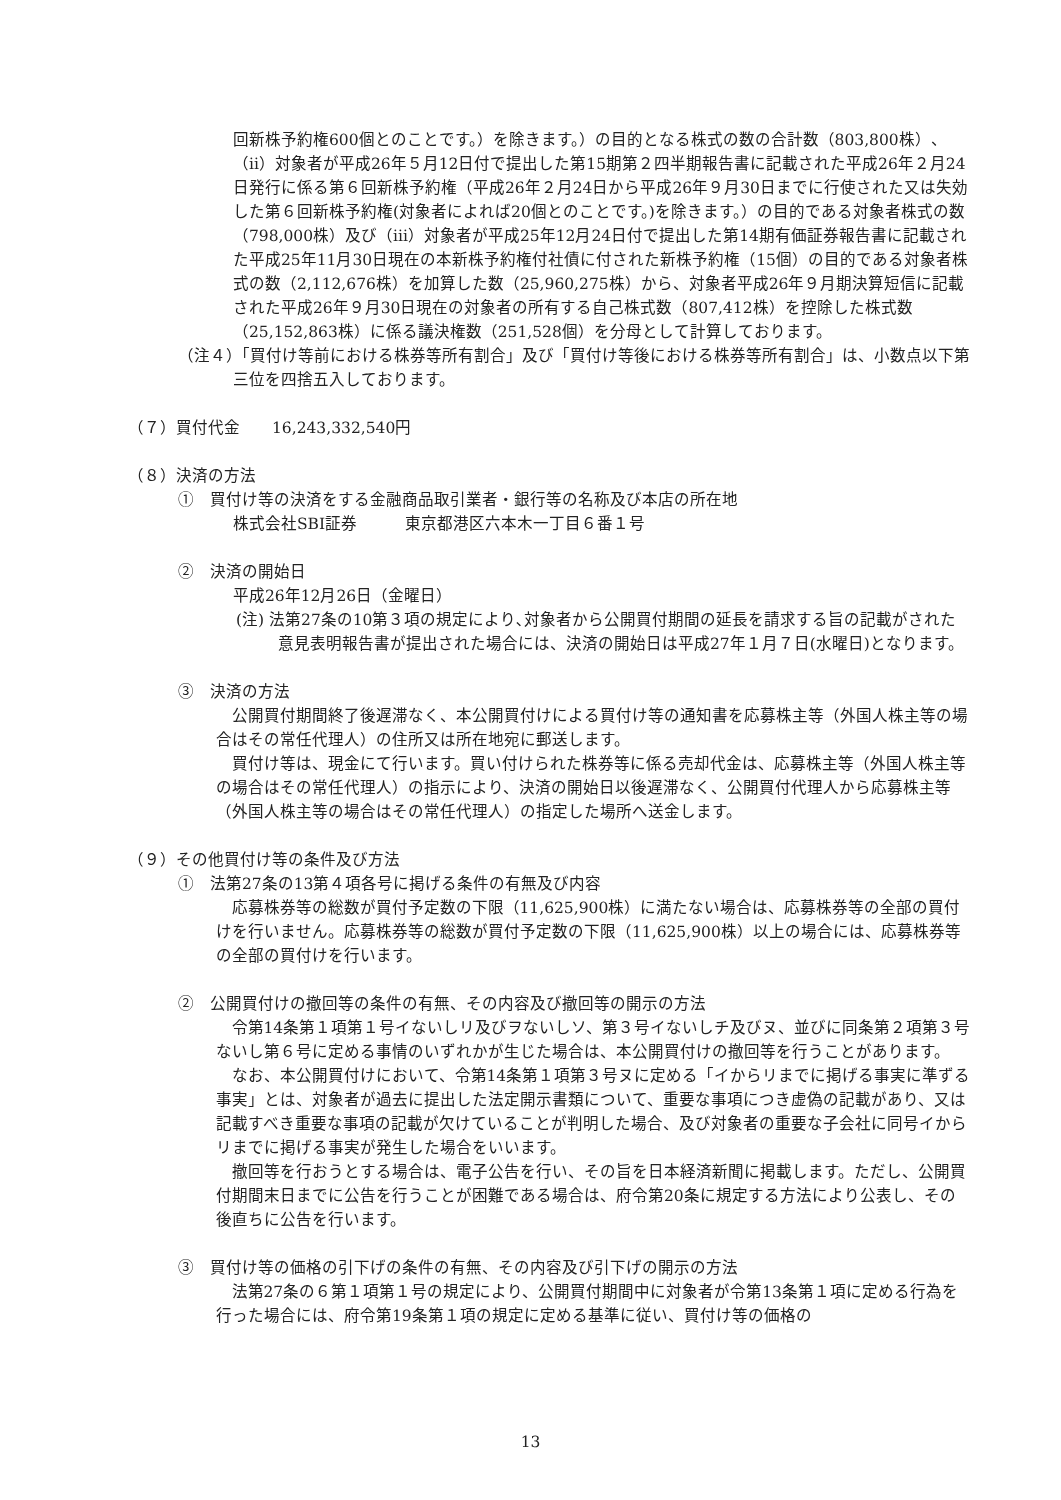回新株予約権600個とのことです。）を除きます。）の目的となる株式の数の合計数（803,800株）、（ii）対象者が平成26年５月12日付で提出した第15期第２四半期報告書に記載された平成26年２月24日発行に係る第６回新株予約権（平成26年２月24日から平成26年９月30日までに行使された又は失効した第６回新株予約権(対象者によれば20個とのことです。)を除きます。）の目的である対象者株式の数（798,000株）及び（iii）対象者が平成25年12月24日付で提出した第14期有価証券報告書に記載された平成25年11月30日現在の本新株予約権付社債に付された新株予約権（15個）の目的である対象者株式の数（2,112,676株）を加算した数（25,960,275株）から、対象者平成26年９月期決算短信に記載された平成26年９月30日現在の対象者の所有する自己株式数（807,412株）を控除した株式数（25,152,863株）に係る議決権数（251,528個）を分母として計算しております。
（注４）「買付け等前における株券等所有割合」及び「買付け等後における株券等所有割合」は、小数点以下第三位を四捨五入しております。
（７）買付代金　　16,243,332,540円
（８）決済の方法
①　買付け等の決済をする金融商品取引業者・銀行等の名称及び本店の所在地
株式会社SBI証券　　　東京都港区六本木一丁目６番１号
②　決済の開始日
平成26年12月26日（金曜日）
(注) 法第27条の10第３項の規定により､対象者から公開買付期間の延長を請求する旨の記載がされた意見表明報告書が提出された場合には、決済の開始日は平成27年１月７日(水曜日)となります。
③　決済の方法
公開買付期間終了後遅滞なく、本公開買付けによる買付け等の通知書を応募株主等（外国人株主等の場合はその常任代理人）の住所又は所在地宛に郵送します。
買付け等は、現金にて行います。買い付けられた株券等に係る売却代金は、応募株主等（外国人株主等の場合はその常任代理人）の指示により、決済の開始日以後遅滞なく、公開買付代理人から応募株主等（外国人株主等の場合はその常任代理人）の指定した場所へ送金します。
（９）その他買付け等の条件及び方法
①　法第27条の13第４項各号に掲げる条件の有無及び内容
応募株券等の総数が買付予定数の下限（11,625,900株）に満たない場合は、応募株券等の全部の買付けを行いません。応募株券等の総数が買付予定数の下限（11,625,900株）以上の場合には、応募株券等の全部の買付けを行います。
②　公開買付けの撤回等の条件の有無、その内容及び撤回等の開示の方法
令第14条第１項第１号イないしリ及びヲないしソ、第３号イないしチ及びヌ、並びに同条第２項第３号ないし第６号に定める事情のいずれかが生じた場合は、本公開買付けの撤回等を行うことがあります。
なお、本公開買付けにおいて、令第14条第１項第３号ヌに定める「イからリまでに掲げる事実に準ずる事実」とは、対象者が過去に提出した法定開示書類について、重要な事項につき虚偽の記載があり、又は記載すべき重要な事項の記載が欠けていることが判明した場合、及び対象者の重要な子会社に同号イからリまでに掲げる事実が発生した場合をいいます。
撤回等を行おうとする場合は、電子公告を行い、その旨を日本経済新聞に掲載します。ただし、公開買付期間末日までに公告を行うことが困難である場合は、府令第20条に規定する方法により公表し、その後直ちに公告を行います。
③　買付け等の価格の引下げの条件の有無、その内容及び引下げの開示の方法
法第27条の６第１項第１号の規定により、公開買付期間中に対象者が令第13条第１項に定める行為を行った場合には、府令第19条第１項の規定に定める基準に従い、買付け等の価格の
13